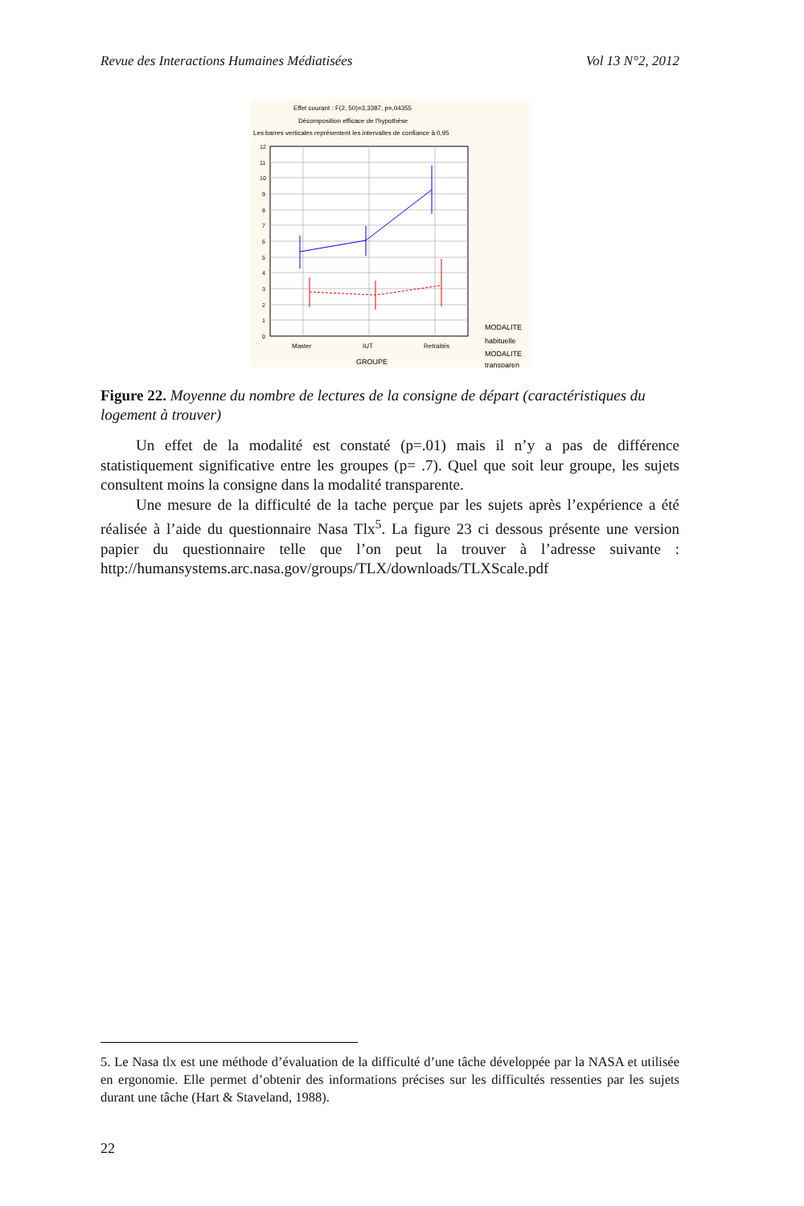Revue des Interactions Humaines Médiatisées Vol 13 N°2, 2012
Effet courant : F(2, 50)=3,3387, p=,04355
Décomposition efficace de l'hypothèse
Les barres verticales représentent les intervalles de confiance à 0,95
12
11
10
9
8
7
6
5
4
3
2
1
0
Master
IUT
Retraités
GROUPE
MODALITE
habituelle
MODALITE
transparen
Figure 22. Moyenne du nombre de lectures de la consigne de départ (caractéristiques du logement à trouver)
Un effet de la modalité est constaté (p=.01) mais il n’y a pas de différence statistiquement significative entre les groupes (p= .7). Quel que soit leur groupe, les sujets consultent moins la consigne dans la modalité transparente.
Une mesure de la difficulté de la tache perçue par les sujets après l’expérience a été réalisée à l’aide du questionnaire Nasa Tlx<sup>5</sup>. La figure 23 ci dessous présente une version papier du questionnaire telle que l’on peut la trouver à l’adresse suivante : http://humansystems.arc.nasa.gov/groups/TLX/downloads/TLXScale.pdf
5. Le Nasa tlx est une méthode d’évaluation de la difficulté d’une tâche développée par la NASA et utilisée en ergonomie. Elle permet d’obtenir des informations précises sur les difficultés ressenties par les sujets durant une tâche (Hart & Staveland, 1988).
22